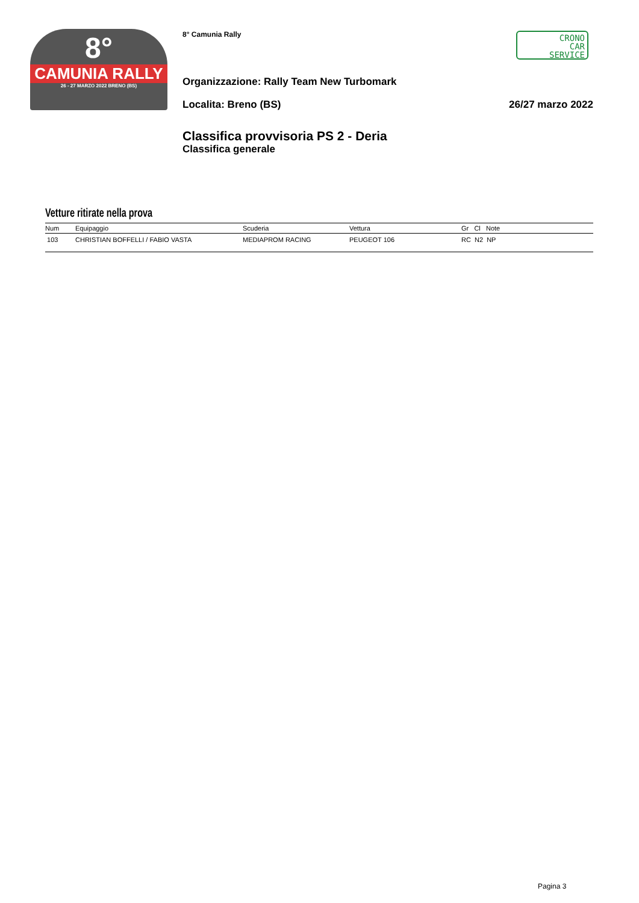8°
CAMUNIA RALLY
26 - 27 MARZO 2022 BRENO (BS)
CRONO
CAR
SERVICE
8° Camunia Rally
Organizzazione: Rally Team New Turbomark
Localita: Breno (BS) 26/27 marzo 2022
Classifica provvisoria PS 2 - Deria
Classifica generale
Vetture ritirate nella prova
| Num | Equipaggio | Scuderia | Vettura | Gr Cl Note |
| --- | --- | --- | --- | --- |
| 103 | CHRISTIAN BOFFELLI / FABIO VASTA | MEDIAPROM RACING | PEUGEOT 106 | RC N2 NP |
Pagina 3